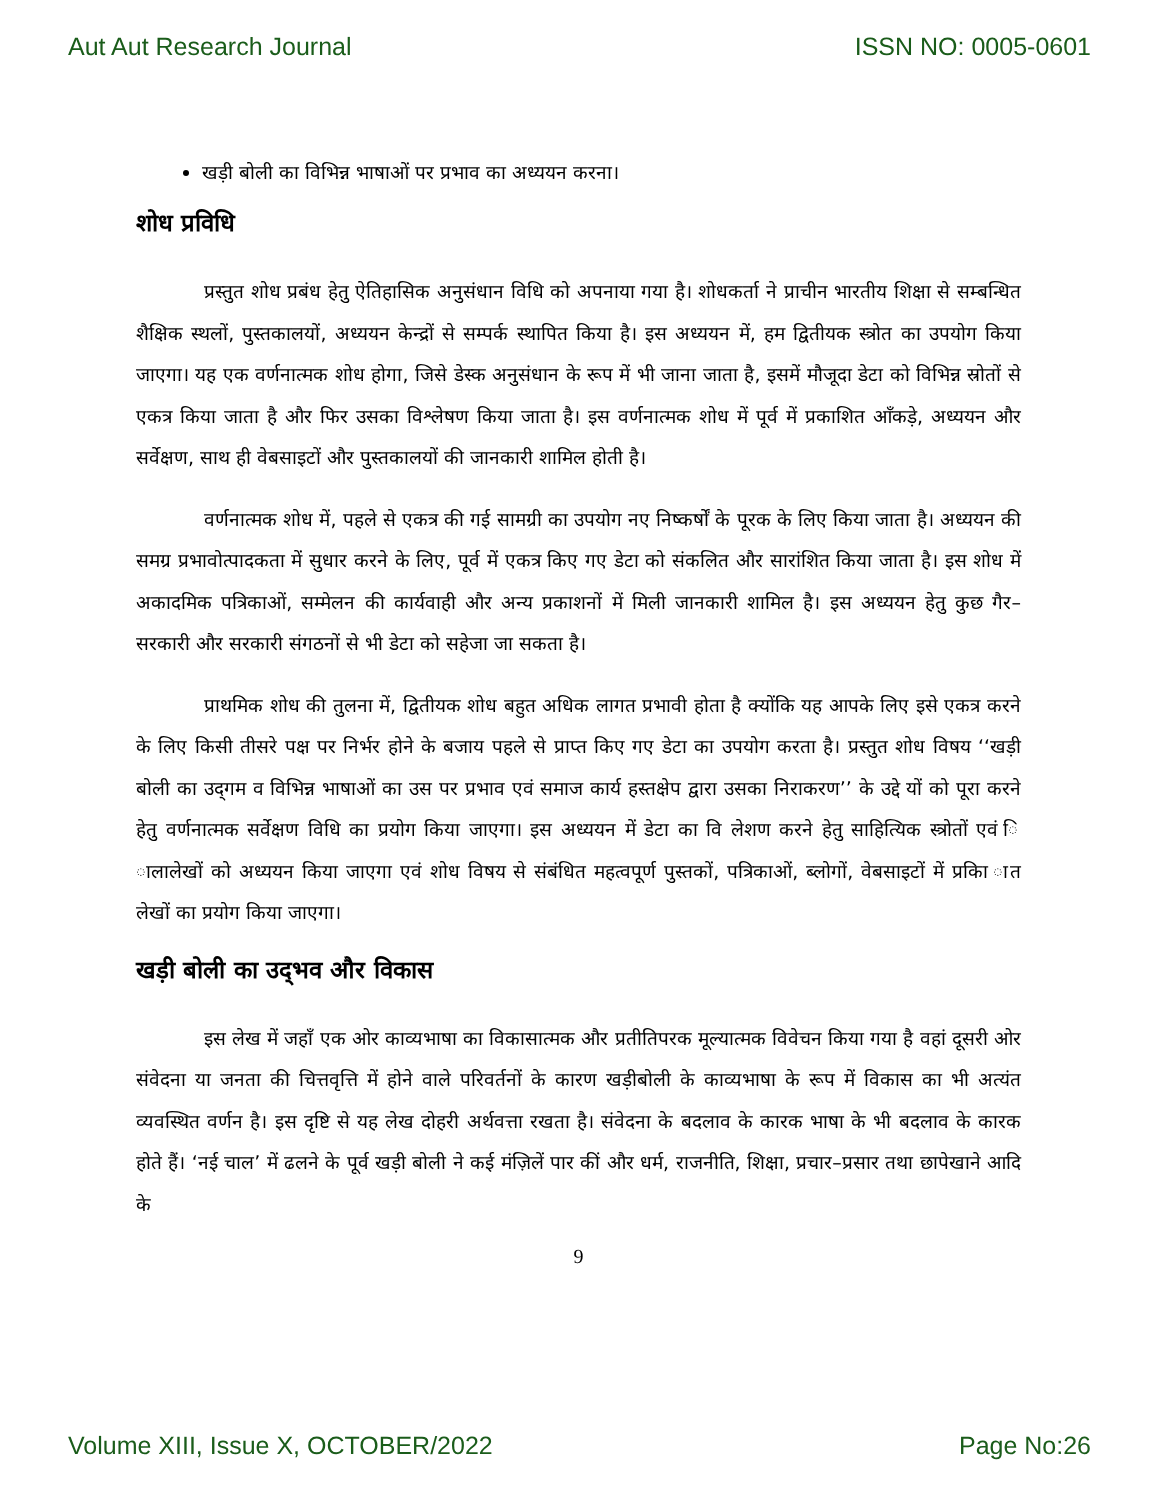Aut Aut Research Journal ISSN NO: 0005-0601
खड़ी बोली का विभिन्न भाषाओं पर प्रभाव का अध्ययन करना।
शोध प्रविधि
प्रस्तुत शोध प्रबंध हेतु ऐतिहासिक अनुसंधान विधि को अपनाया गया है। शोधकर्ता ने प्राचीन भारतीय शिक्षा से सम्बन्धित शैक्षिक स्थलों, पुस्तकालयों, अध्ययन केन्द्रों से सम्पर्क स्थापित किया है। इस अध्ययन में, हम द्वितीयक स्त्रोत का उपयोग किया जाएगा। यह एक वर्णनात्मक शोध होगा, जिसे डेस्क अनुसंधान के रूप में भी जाना जाता है, इसमें मौजूदा डेटा को विभिन्न स्रोतों से एकत्र किया जाता है और फिर उसका विश्लेषण किया जाता है। इस वर्णनात्मक शोध में पूर्व में प्रकाशित आँकड़े, अध्ययन और सर्वेक्षण, साथ ही वेबसाइटों और पुस्तकालयों की जानकारी शामिल होती है।
वर्णनात्मक शोध में, पहले से एकत्र की गई सामग्री का उपयोग नए निष्कर्षों के पूरक के लिए किया जाता है। अध्ययन की समग्र प्रभावोत्पादकता में सुधार करने के लिए, पूर्व में एकत्र किए गए डेटा को संकलित और सारांशित किया जाता है। इस शोध में अकादमिक पत्रिकाओं, सम्मेलन की कार्यवाही और अन्य प्रकाशनों में मिली जानकारी शामिल है। इस अध्ययन हेतु कुछ गैर–सरकारी और सरकारी संगठनों से भी डेटा को सहेजा जा सकता है।
प्राथमिक शोध की तुलना में, द्वितीयक शोध बहुत अधिक लागत प्रभावी होता है क्योंकि यह आपके लिए इसे एकत्र करने के लिए किसी तीसरे पक्ष पर निर्भर होने के बजाय पहले से प्राप्त किए गए डेटा का उपयोग करता है। प्रस्तुत शोध विषय ‘‘खड़ी बोली का उद्‌गम व विभिन्न भाषाओं का उस पर प्रभाव एवं समाज कार्य हस्तक्षेप द्वारा उसका निराकरण’’ के उद्दे यों को पूरा करने हेतु वर्णनात्मक सर्वेक्षण विधि का प्रयोग किया जाएगा। इस अध्ययन में डेटा का वि लेशण करने हेतु साहित्यिक स्त्रोतों एवं ि ालालेखों को अध्ययन किया जाएगा एवं शोध विषय से संबंधित महत्वपूर्ण पुस्तकों, पत्रिकाओं, ब्लोगों, वेबसाइटों में प्रकाि ात लेखों का प्रयोग किया जाएगा।
खड़ी बोली का उद्‌भव और विकास
इस लेख में जहाँ एक ओर काव्यभाषा का विकासात्मक और प्रतीतिपरक मूल्यात्मक विवेचन किया गया है वहां दूसरी ओर संवेदना या जनता की चित्तवृत्ति में होने वाले परिवर्तनों के कारण खड़ीबोली के काव्यभाषा के रूप में विकास का भी अत्यंत व्यवस्थित वर्णन है। इस दृष्टि से यह लेख दोहरी अर्थवत्ता रखता है। संवेदना के बदलाव के कारक भाषा के भी बदलाव के कारक होते हैं। ‘नई चाल’ में ढलने के पूर्व खड़ी बोली ने कई मंज़िलें पार कीं और धर्म, राजनीति, शिक्षा, प्रचार–प्रसार तथा छापेखाने आदि के
9
Volume XIII, Issue X, OCTOBER/2022 Page No:26